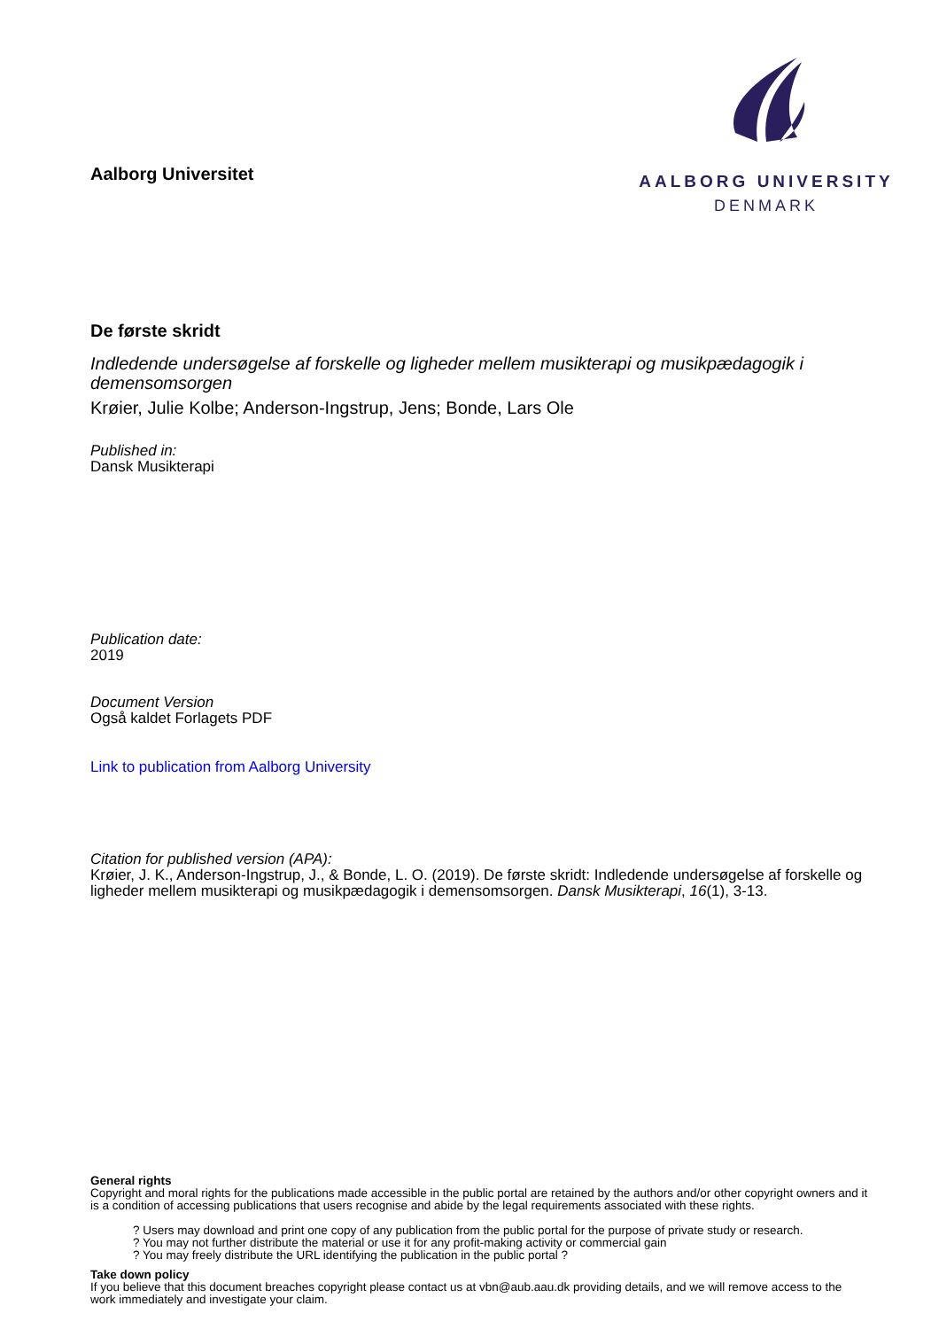AALBORG UNIVERSITY
DENMARK
Aalborg Universitet
De første skridt
Indledende undersøgelse af forskelle og ligheder mellem musikterapi og musikpædagogik i demensomsorgen
Krøier, Julie Kolbe; Anderson-Ingstrup, Jens; Bonde, Lars Ole
Published in:
Dansk Musikterapi
Publication date:
2019
Document Version
Også kaldet Forlagets PDF
Link to publication from Aalborg University
Citation for published version (APA):
Krøier, J. K., Anderson-Ingstrup, J., & Bonde, L. O. (2019). De første skridt: Indledende undersøgelse af forskelle og ligheder mellem musikterapi og musikpædagogik i demensomsorgen. Dansk Musikterapi, 16(1), 3-13.
General rights
Copyright and moral rights for the publications made accessible in the public portal are retained by the authors and/or other copyright owners and it is a condition of accessing publications that users recognise and abide by the legal requirements associated with these rights.
? Users may download and print one copy of any publication from the public portal for the purpose of private study or research.
? You may not further distribute the material or use it for any profit-making activity or commercial gain
? You may freely distribute the URL identifying the publication in the public portal ?
Take down policy
If you believe that this document breaches copyright please contact us at vbn@aub.aau.dk providing details, and we will remove access to the work immediately and investigate your claim.